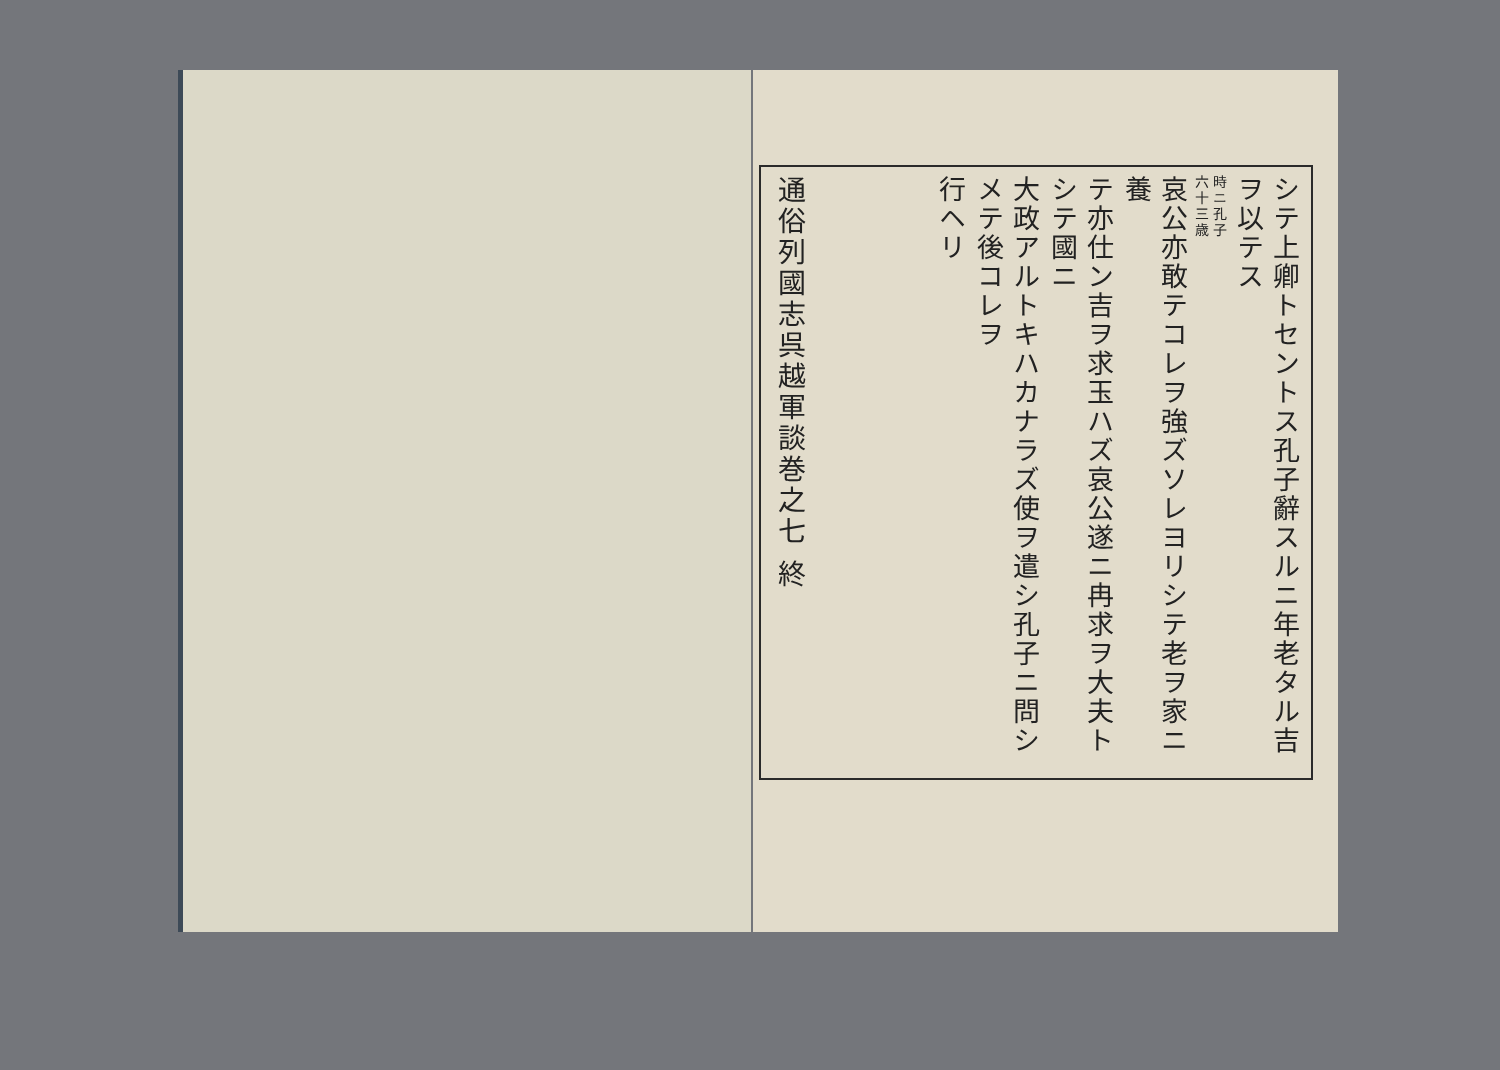シテ上卿トセントス孔子辭スルニ年老タル吉ヲ以テス
時ニ孔子
六十三歳
哀公亦敢テコレヲ強ズソレヨリシテ老ヲ家ニ養
テ亦仕ン吉ヲ求玉ハズ哀公遂ニ冉求ヲ大夫トシテ國ニ
大政アルトキハカナラズ使ヲ遣シ孔子ニ問シメテ後コレヲ
行ヘリ
通俗列國志呉越軍談巻之七 終